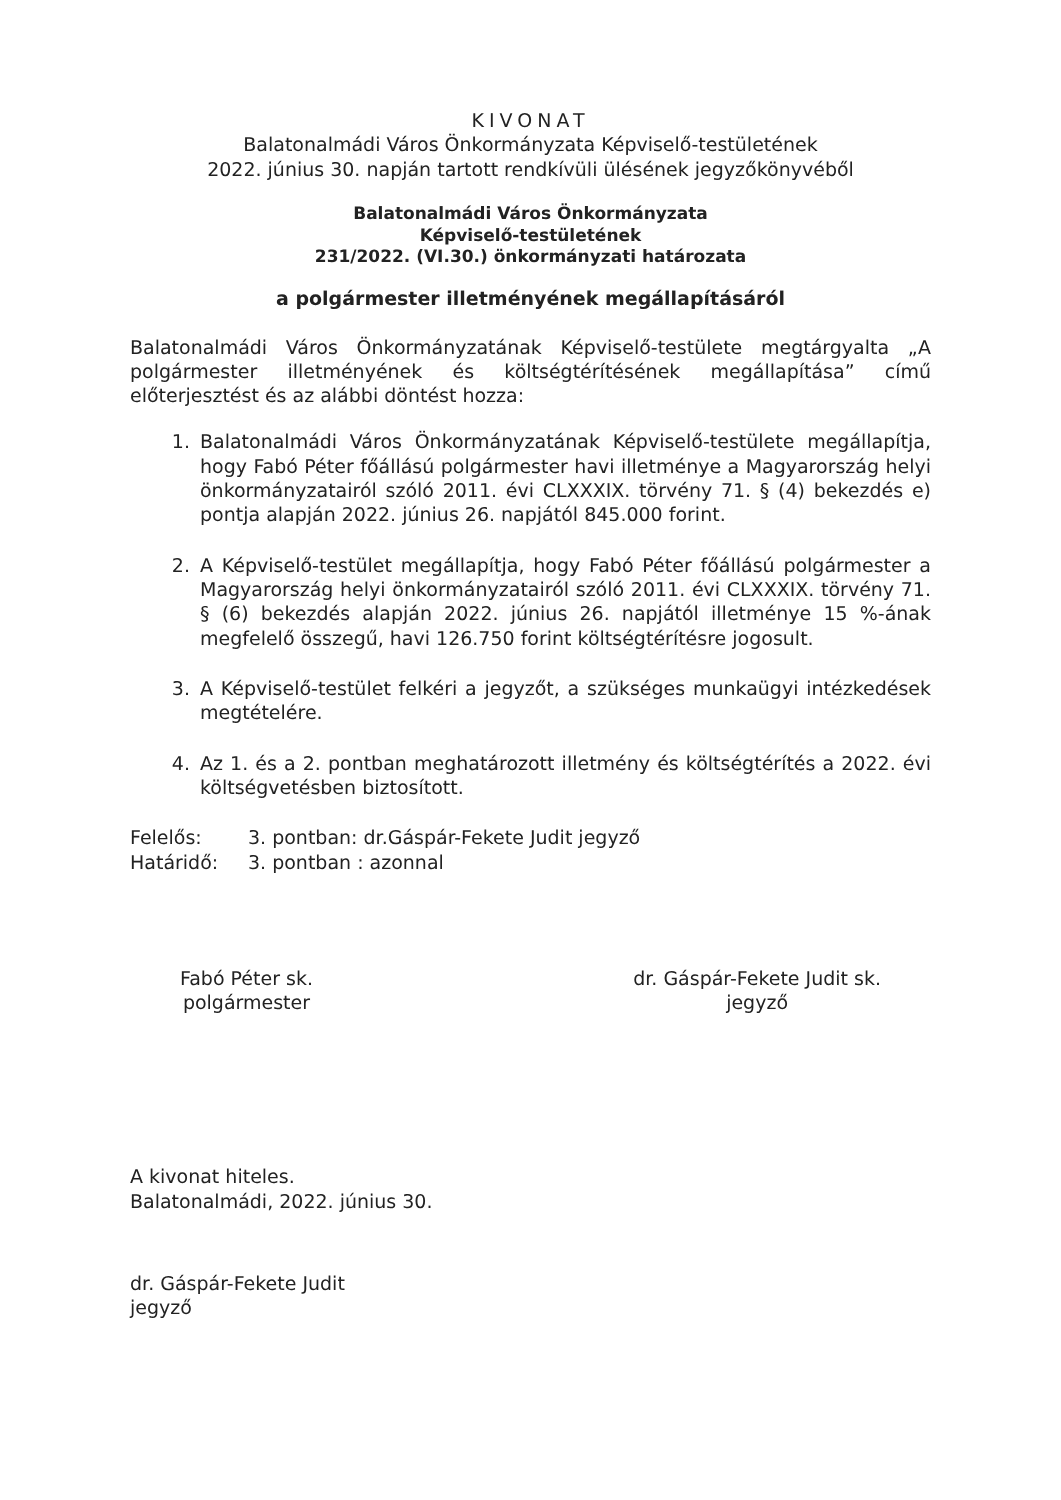KIVONAT
Balatonalmádi Város Önkormányzata Képviselő-testületének
2022. június 30. napján tartott rendkívüli ülésének jegyzőkönyvéből
Balatonalmádi Város Önkormányzata
Képviselő-testületének
231/2022. (VI.30.) önkormányzati határozata
a polgármester illetményének megállapításáról
Balatonalmádi Város Önkormányzatának Képviselő-testülete megtárgyalta „A polgármester illetményének és költségtérítésének megállapítása” című előterjesztést és az alábbi döntést hozza:
1. Balatonalmádi Város Önkormányzatának Képviselő-testülete megállapítja, hogy Fabó Péter főállású polgármester havi illetménye a Magyarország helyi önkormányzatairól szóló 2011. évi CLXXXIX. törvény 71. § (4) bekezdés e) pontja alapján 2022. június 26. napjától 845.000 forint.
2. A Képviselő-testület megállapítja, hogy Fabó Péter főállású polgármester a Magyarország helyi önkormányzatairól szóló 2011. évi CLXXXIX. törvény 71. § (6) bekezdés alapján 2022. június 26. napjától illetménye 15 %-ának megfelelő összegű, havi 126.750 forint költségtérítésre jogosult.
3. A Képviselő-testület felkéri a jegyzőt, a szükséges munkaügyi intézkedések megtételére.
4. Az 1. és a 2. pontban meghatározott illetmény és költségtérítés a 2022. évi költségvetésben biztosított.
Felelős: 3. pontban: dr.Gáspár-Fekete Judit jegyző
Határidő: 3. pontban : azonnal
Fabó Péter sk.
polgármester
dr. Gáspár-Fekete Judit sk.
jegyző
A kivonat hiteles.
Balatonalmádi, 2022. június 30.
dr. Gáspár-Fekete Judit
jegyző